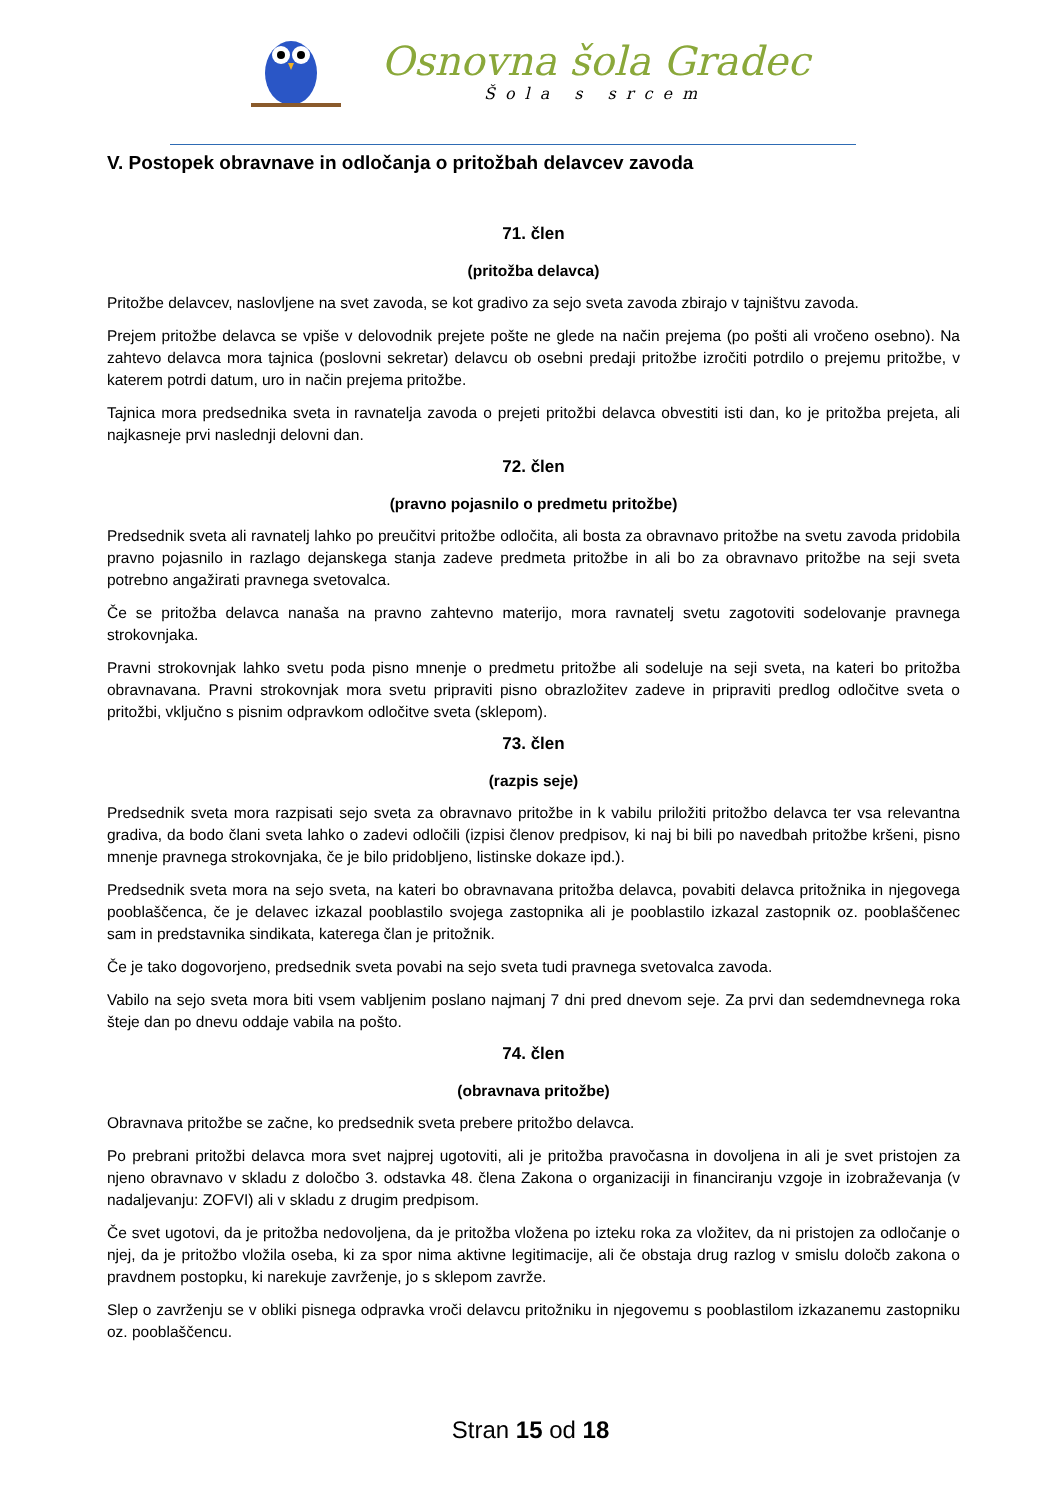Osnovna šola Gradec
Šola s srcem
V. Postopek obravnave in odločanja o pritožbah delavcev zavoda
71. člen
(pritožba delavca)
Pritožbe delavcev, naslovljene na svet zavoda, se kot gradivo za sejo sveta zavoda zbirajo v tajništvu zavoda.
Prejem pritožbe delavca se vpiše v delovodnik prejete pošte ne glede na način prejema (po pošti ali vročeno osebno). Na zahtevo delavca mora tajnica (poslovni sekretar) delavcu ob osebni predaji pritožbe izročiti potrdilo o prejemu pritožbe, v katerem potrdi datum, uro in način prejema pritožbe.
Tajnica mora predsednika sveta in ravnatelja zavoda o prejeti pritožbi delavca obvestiti isti dan, ko je pritožba prejeta, ali najkasneje prvi naslednji delovni dan.
72. člen
(pravno pojasnilo o predmetu pritožbe)
Predsednik sveta ali ravnatelj lahko po preučitvi pritožbe odločita, ali bosta za obravnavo pritožbe na svetu zavoda pridobila pravno pojasnilo in razlago dejanskega stanja zadeve predmeta pritožbe in ali bo za obravnavo pritožbe na seji sveta potrebno angažirati pravnega svetovalca.
Če se pritožba delavca nanaša na pravno zahtevno materijo, mora ravnatelj svetu zagotoviti sodelovanje pravnega strokovnjaka.
Pravni strokovnjak lahko svetu poda pisno mnenje o predmetu pritožbe ali sodeluje na seji sveta, na kateri bo pritožba obravnavana. Pravni strokovnjak mora svetu pripraviti pisno obrazložitev zadeve in pripraviti predlog odločitve sveta o pritožbi, vključno s pisnim odpravkom odločitve sveta (sklepom).
73. člen
(razpis seje)
Predsednik sveta mora razpisati sejo sveta za obravnavo pritožbe in k vabilu priložiti pritožbo delavca ter vsa relevantna gradiva, da bodo člani sveta lahko o zadevi odločili (izpisi členov predpisov, ki naj bi bili po navedbah pritožbe kršeni, pisno mnenje pravnega strokovnjaka, če je bilo pridobljeno, listinske dokaze ipd.).
Predsednik sveta mora na sejo sveta, na kateri bo obravnavana pritožba delavca, povabiti delavca pritožnika in njegovega pooblaščenca, če je delavec izkazal pooblastilo svojega zastopnika ali je pooblastilo izkazal zastopnik oz. pooblaščenec sam in predstavnika sindikata, katerega član je pritožnik.
Če je tako dogovorjeno, predsednik sveta povabi na sejo sveta tudi pravnega svetovalca zavoda.
Vabilo na sejo sveta mora biti vsem vabljenim poslano najmanj 7 dni pred dnevom seje. Za prvi dan sedemdnevnega roka šteje dan po dnevu oddaje vabila na pošto.
74. člen
(obravnava pritožbe)
Obravnava pritožbe se začne, ko predsednik sveta prebere pritožbo delavca.
Po prebrani pritožbi delavca mora svet najprej ugotoviti, ali je pritožba pravočasna in dovoljena in ali je svet pristojen za njeno obravnavo v skladu z določbo 3. odstavka 48. člena Zakona o organizaciji in financiranju vzgoje in izobraževanja (v nadaljevanju: ZOFVI) ali v skladu z drugim predpisom.
Če svet ugotovi, da je pritožba nedovoljena, da je pritožba vložena po izteku roka za vložitev, da ni pristojen za odločanje o njej, da je pritožbo vložila oseba, ki za spor nima aktivne legitimacije, ali če obstaja drug razlog v smislu določb zakona o pravdnem postopku, ki narekuje zavrženje, jo s sklepom zavrže.
Slep o zavrženju se v obliki pisnega odpravka vroči delavcu pritožniku in njegovemu s pooblastilom izkazanemu zastopniku oz. pooblaščencu.
Stran 15 od 18